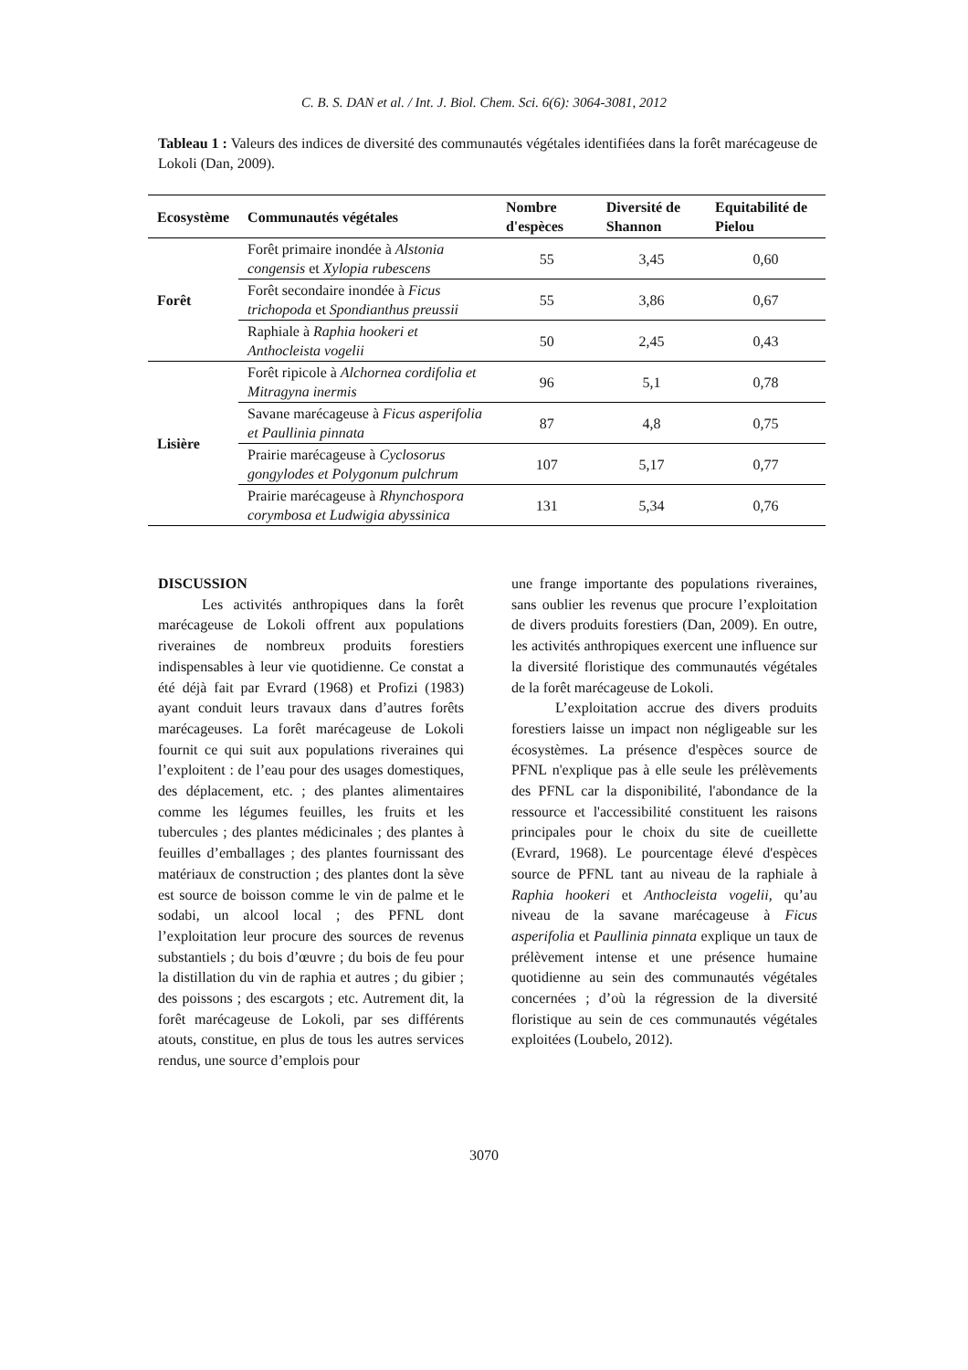C. B. S. DAN et al. / Int. J. Biol. Chem. Sci. 6(6): 3064-3081, 2012
Tableau 1 : Valeurs des indices de diversité des communautés végétales identifiées dans la forêt marécageuse de Lokoli (Dan, 2009).
| Ecosystème | Communautés végétales | Nombre d'espèces | Diversité de Shannon | Equitabilité de Pielou |
| --- | --- | --- | --- | --- |
| Forêt | Forêt primaire inondée à Alstonia congensis et Xylopia rubescens | 55 | 3,45 | 0,60 |
| | Forêt secondaire inondée à Ficus trichopoda et Spondianthus preussii | 55 | 3,86 | 0,67 |
| | Raphiale à Raphia hookeri et Anthocleista vogelii | 50 | 2,45 | 0,43 |
| Lisière | Forêt ripicole à Alchornea cordifolia et Mitragyna inermis | 96 | 5,1 | 0,78 |
| | Savane marécageuse à Ficus asperifolia et Paullinia pinnata | 87 | 4,8 | 0,75 |
| | Prairie marécageuse à Cyclosorus gongylodes et Polygonum pulchrum | 107 | 5,17 | 0,77 |
| | Prairie marécageuse à Rhynchospora corymbosa et Ludwigia abyssinica | 131 | 5,34 | 0,76 |
DISCUSSION
Les activités anthropiques dans la forêt marécageuse de Lokoli offrent aux populations riveraines de nombreux produits forestiers indispensables à leur vie quotidienne. Ce constat a été déjà fait par Evrard (1968) et Profizi (1983) ayant conduit leurs travaux dans d’autres forêts marécageuses. La forêt marécageuse de Lokoli fournit ce qui suit aux populations riveraines qui l’exploitent : de l’eau pour des usages domestiques, des déplacement, etc. ; des plantes alimentaires comme les légumes feuilles, les fruits et les tubercules ; des plantes médicinales ; des plantes à feuilles d’emballages ; des plantes fournissant des matériaux de construction ; des plantes dont la sève est source de boisson comme le vin de palme et le sodabi, un alcool local ; des PFNL dont l’exploitation leur procure des sources de revenus substantiels ; du bois d’œuvre ; du bois de feu pour la distillation du vin de raphia et autres ; du gibier ; des poissons ; des escargots ; etc. Autrement dit, la forêt marécageuse de Lokoli, par ses différents atouts, constitue, en plus de tous les autres services rendus, une source d’emplois pour
une frange importante des populations riveraines, sans oublier les revenus que procure l’exploitation de divers produits forestiers (Dan, 2009). En outre, les activités anthropiques exercent une influence sur la diversité floristique des communautés végétales de la forêt marécageuse de Lokoli.
L’exploitation accrue des divers produits forestiers laisse un impact non négligeable sur les écosystèmes. La présence d'espèces source de PFNL n'explique pas à elle seule les prélèvements des PFNL car la disponibilité, l'abondance de la ressource et l'accessibilité constituent les raisons principales pour le choix du site de cueillette (Evrard, 1968). Le pourcentage élevé d'espèces source de PFNL tant au niveau de la raphiale à Raphia hookeri et Anthocleista vogelii, qu’au niveau de la savane marécageuse à Ficus asperifolia et Paullinia pinnata explique un taux de prélèvement intense et une présence humaine quotidienne au sein des communautés végétales concernées ; d’où la régression de la diversité floristique au sein de ces communautés végétales exploitées (Loubelo, 2012).
3070